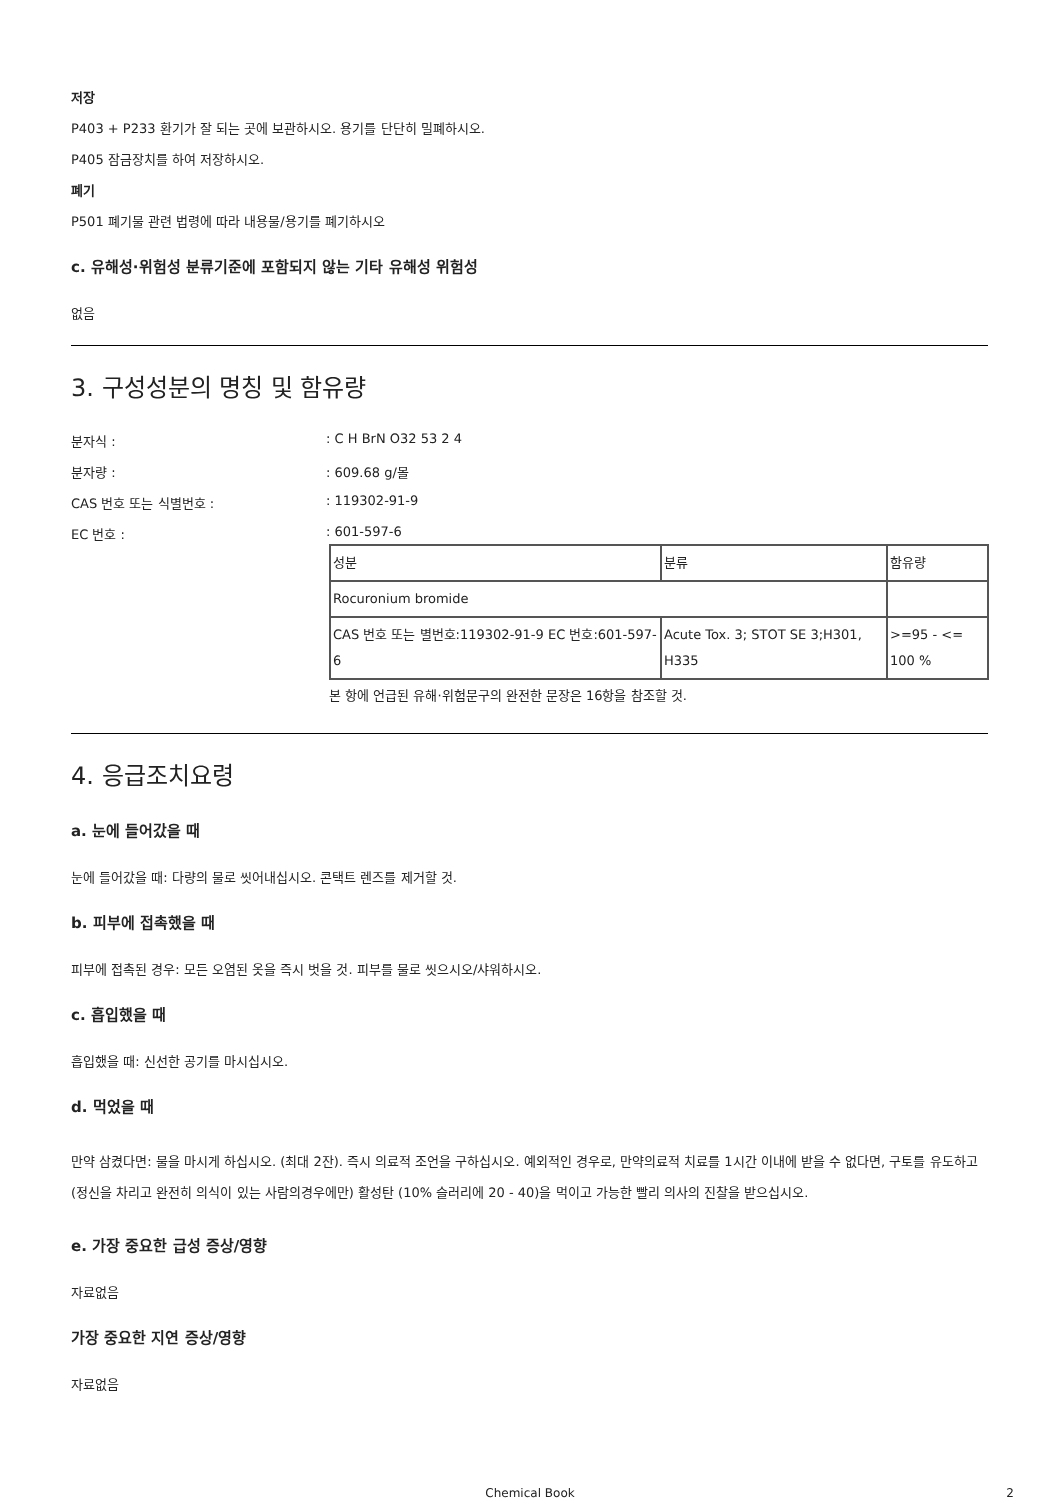저장
P403 + P233 환기가 잘 되는 곳에 보관하시오. 용기를 단단히 밀폐하시오.
P405 잠금장치를 하여 저장하시오.
폐기
P501 폐기물 관련 법령에 따라 내용물/용기를 폐기하시오
c. 유해성·위험성 분류기준에 포함되지 않는 기타 유해성 위험성
없음
3. 구성성분의 명칭 및 함유량
분자식 :: C H BrN O32 53 2 4
분자량 :: 609.68 g/몰
CAS 번호 또는 식별번호 :: 119302-91-9
EC 번호 :: 601-597-6
| 성분 | 분류 | 함유량 |
| Rocuronium bromide | | |
| CAS 번호 또는 별번호:119302-91-9 EC 번호:601-597-6 | Acute Tox. 3; STOT SE 3;H301, H335 | >=95 - <= 100 % |
본 항에 언급된 유해·위험문구의 완전한 문장은 16항을 참조할 것.
4. 응급조치요령
a. 눈에 들어갔을 때
눈에 들어갔을 때: 다량의 물로 씻어내십시오. 콘택트 렌즈를 제거할 것.
b. 피부에 접촉했을 때
피부에 접촉된 경우: 모든 오염된 옷을 즉시 벗을 것. 피부를 물로 씻으시오/샤워하시오.
c. 흡입했을 때
흡입했을 때: 신선한 공기를 마시십시오.
d. 먹었을 때
만약 삼켰다면: 물을 마시게 하십시오. (최대 2잔). 즉시 의료적 조언을 구하십시오. 예외적인 경우로, 만약의료적 치료를 1시간 이내에 받을 수 없다면, 구토를 유도하고 (정신을 차리고 완전히 의식이 있는 사람의경우에만) 활성탄 (10% 슬러리에 20 - 40)을 먹이고 가능한 빨리 의사의 진찰을 받으십시오.
e. 가장 중요한 급성 증상/영향
자료없음
가장 중요한 지연 증상/영향
자료없음
Chemical Book 2